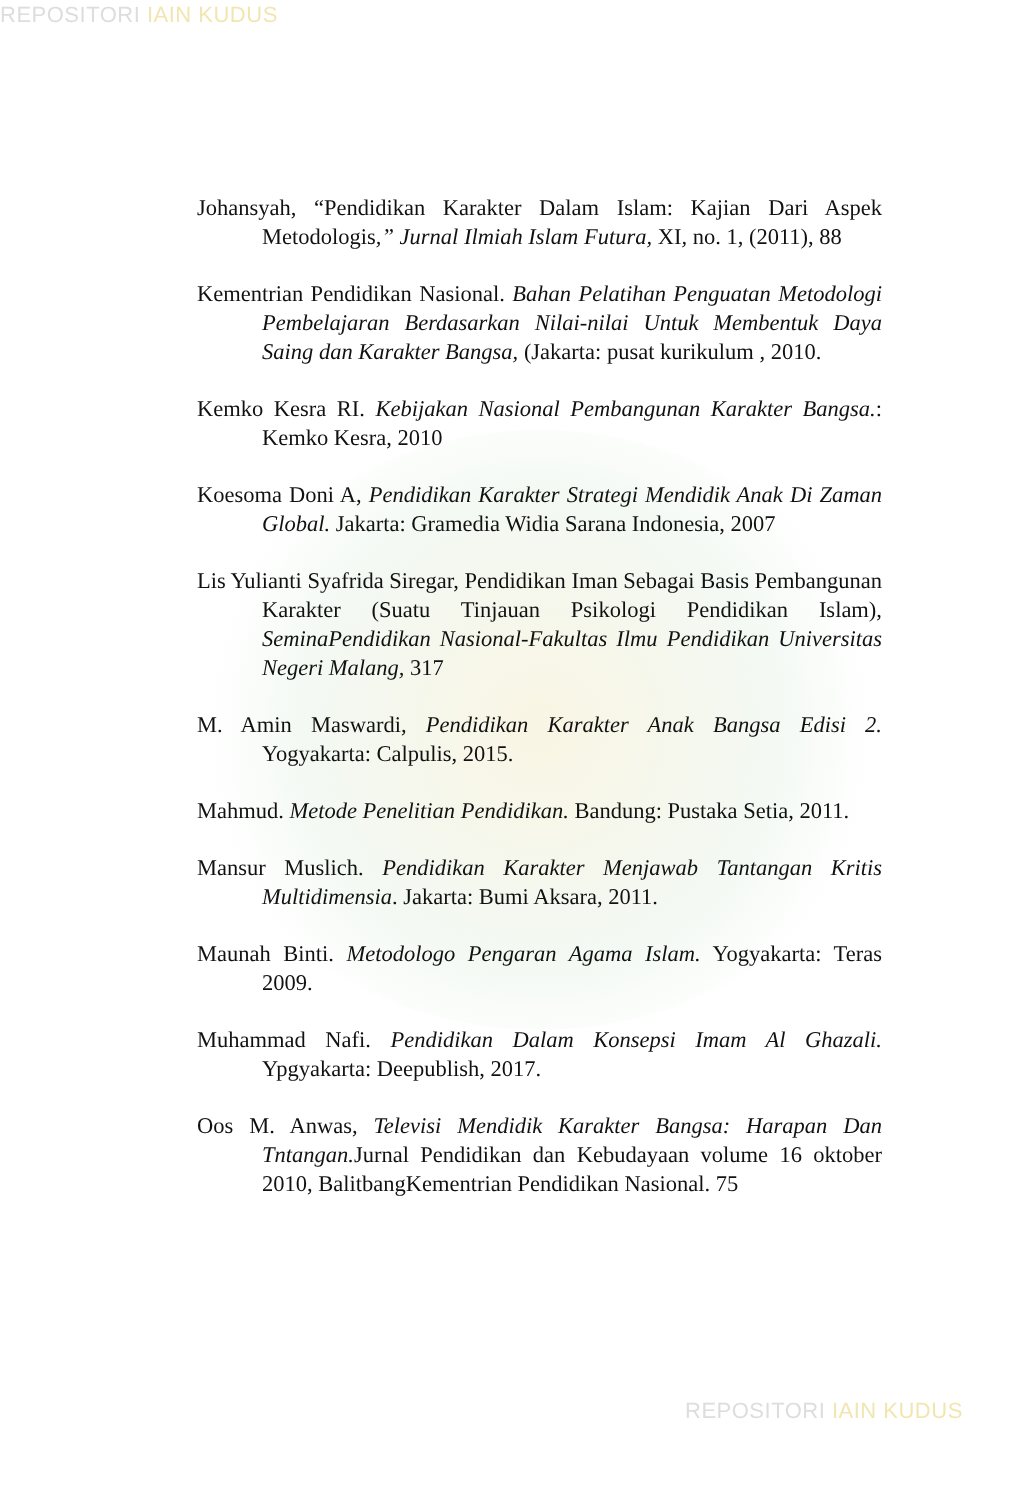REPOSITORI IAIN KUDUS
Johansyah, “Pendidikan Karakter Dalam Islam: Kajian Dari Aspek Metodologis,” Jurnal Ilmiah Islam Futura, XI, no. 1, (2011), 88
Kementrian Pendidikan Nasional. Bahan Pelatihan Penguatan Metodologi Pembelajaran Berdasarkan Nilai-nilai Untuk Membentuk Daya Saing dan Karakter Bangsa, (Jakarta: pusat kurikulum , 2010.
Kemko Kesra RI. Kebijakan Nasional Pembangunan Karakter Bangsa.: Kemko Kesra, 2010
Koesoma Doni A, Pendidikan Karakter Strategi Mendidik Anak Di Zaman Global. Jakarta: Gramedia Widia Sarana Indonesia, 2007
Lis Yulianti Syafrida Siregar, Pendidikan Iman Sebagai Basis Pembangunan Karakter (Suatu Tinjauan Psikologi Pendidikan Islam), SeminaPendidikan Nasional-Fakultas Ilmu Pendidikan Universitas Negeri Malang, 317
M. Amin Maswardi, Pendidikan Karakter Anak Bangsa Edisi 2. Yogyakarta: Calpulis, 2015.
Mahmud. Metode Penelitian Pendidikan. Bandung: Pustaka Setia, 2011.
Mansur Muslich. Pendidikan Karakter Menjawab Tantangan Kritis Multidimensia. Jakarta: Bumi Aksara, 2011.
Maunah Binti. Metodologo Pengaran Agama Islam. Yogyakarta: Teras 2009.
Muhammad Nafi. Pendidikan Dalam Konsepsi Imam Al Ghazali. Ypgyakarta: Deepublish, 2017.
Oos M. Anwas, Televisi Mendidik Karakter Bangsa: Harapan Dan Tntangan. Jurnal Pendidikan dan Kebudayaan volume 16 oktober 2010, BalitbangKementrian Pendidikan Nasional. 75
REPOSITORI IAIN KUDUS